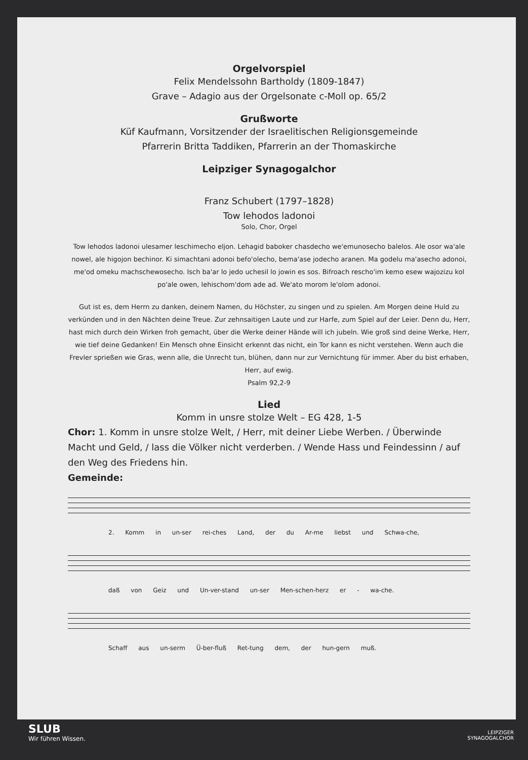Orgelvorspiel
Felix Mendelssohn Bartholdy (1809-1847)
Grave – Adagio aus der Orgelsonate c-Moll op. 65/2
Grußworte
Küf Kaufmann, Vorsitzender der Israelitischen Religionsgemeinde
Pfarrerin Britta Taddiken, Pfarrerin an der Thomaskirche
Leipziger Synagogalchor
Franz Schubert (1797–1828)
Tow lehodos ladonoi
Solo, Chor, Orgel
Tow lehodos ladonoi ulesamer leschimecho eljon. Lehagid baboker chasdecho we'emunosecho balelos. Ale osor wa'ale nowel, ale higojon bechinor. Ki simachtani adonoi befo'olecho, bema'ase jodecho aranen. Ma godelu ma'asecho adonoi, me'od omeku machschewosecho. Isch ba'ar lo jedo uchesil lo jowin es sos. Bifroach rescho'im kemo esew wajozizu kol po'ale owen, lehischom'dom ade ad. We'ato morom le'olom adonoi.
Gut ist es, dem Herrn zu danken, deinem Namen, du Höchster, zu singen und zu spielen. Am Morgen deine Huld zu verkünden und in den Nächten deine Treue. Zur zehnsaitigen Laute und zur Harfe, zum Spiel auf der Leier. Denn du, Herr, hast mich durch dein Wirken froh gemacht, über die Werke deiner Hände will ich jubeln. Wie groß sind deine Werke, Herr, wie tief deine Gedanken! Ein Mensch ohne Einsicht erkennt das nicht, ein Tor kann es nicht verstehen. Wenn auch die Frevler sprießen wie Gras, wenn alle, die Unrecht tun, blühen, dann nur zur Vernichtung für immer. Aber du bist erhaben, Herr, auf ewig.
Psalm 92,2-9
Lied
Komm in unsre stolze Welt – EG 428, 1-5
Chor: 1. Komm in unsre stolze Welt, / Herr, mit deiner Liebe Werben. / Überwinde Macht und Geld, / lass die Völker nicht verderben. / Wende Hass und Feindessinn / auf den Weg des Friedens hin.
Gemeinde:
2. Komm in un-ser rei-ches Land, der du Ar-me liebst und Schwa-che,
daß von Geiz und Un-ver-stand un-ser Men-schen-herz er - wa-che.
Schaff aus un-serm Ü-ber-fluß Ret-tung dem, der hun-gern muß.
SLUB
Wir führen Wissen.
LEIPZIGER
SYNAGOGALCHOR